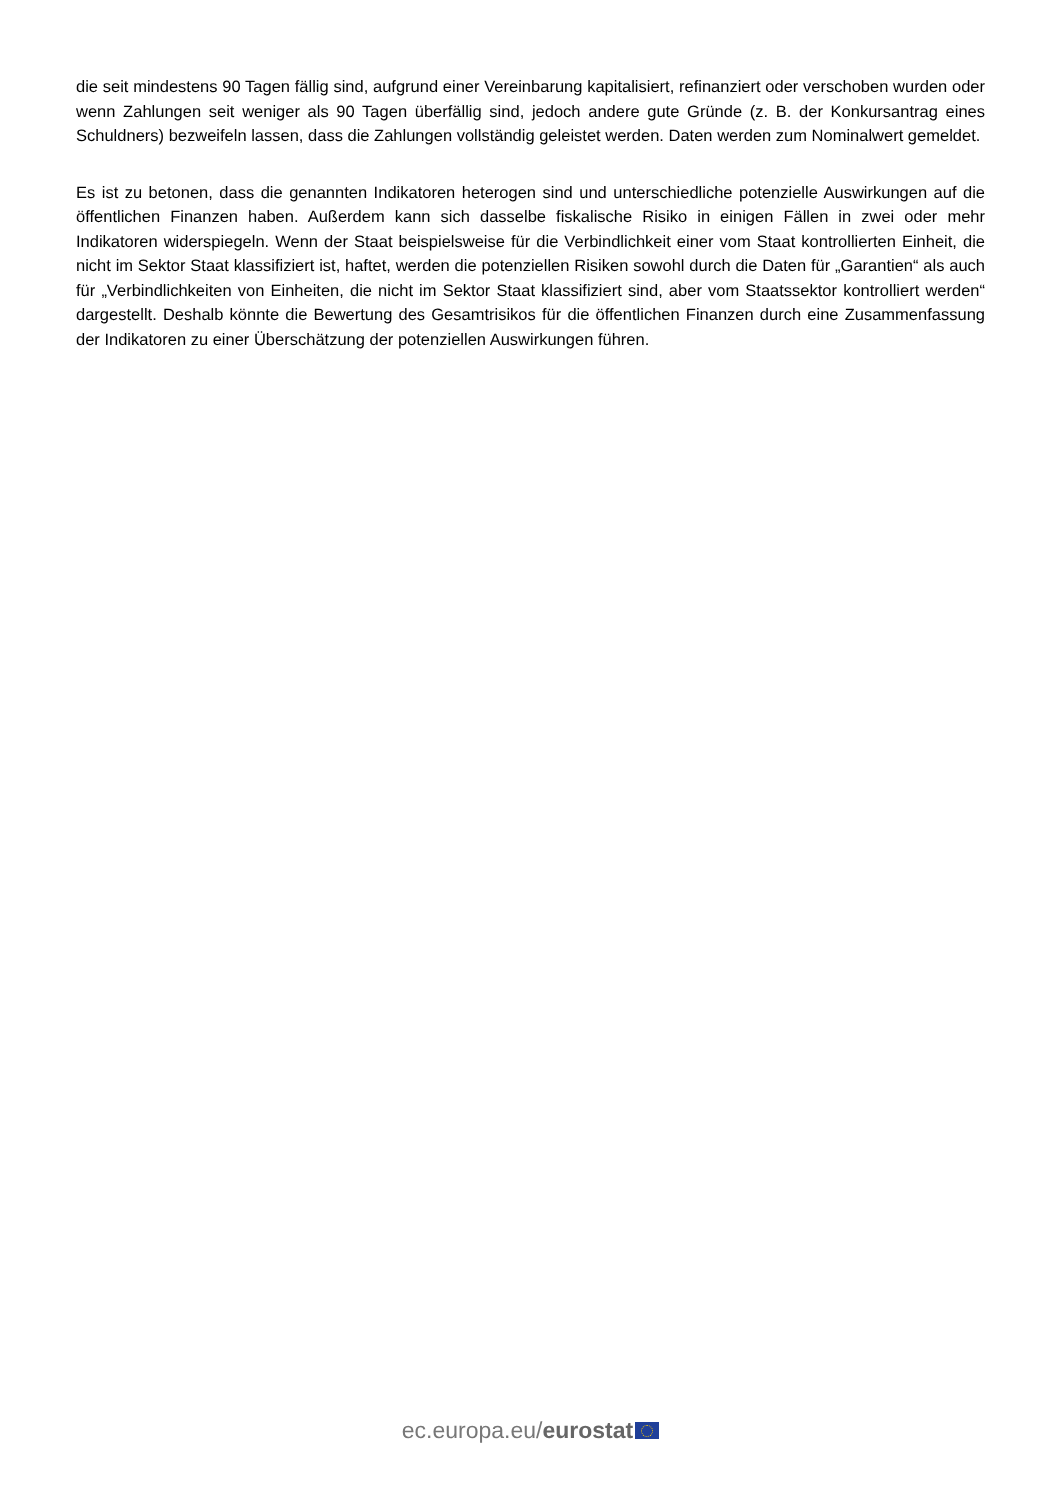die seit mindestens 90 Tagen fällig sind, aufgrund einer Vereinbarung kapitalisiert, refinanziert oder verschoben wurden oder wenn Zahlungen seit weniger als 90 Tagen überfällig sind, jedoch andere gute Gründe (z. B. der Konkursantrag eines Schuldners) bezweifeln lassen, dass die Zahlungen vollständig geleistet werden. Daten werden zum Nominalwert gemeldet.
Es ist zu betonen, dass die genannten Indikatoren heterogen sind und unterschiedliche potenzielle Auswirkungen auf die öffentlichen Finanzen haben. Außerdem kann sich dasselbe fiskalische Risiko in einigen Fällen in zwei oder mehr Indikatoren widerspiegeln. Wenn der Staat beispielsweise für die Verbindlichkeit einer vom Staat kontrollierten Einheit, die nicht im Sektor Staat klassifiziert ist, haftet, werden die potenziellen Risiken sowohl durch die Daten für „Garantien“ als auch für „Verbindlichkeiten von Einheiten, die nicht im Sektor Staat klassifiziert sind, aber vom Staatssektor kontrolliert werden“ dargestellt. Deshalb könnte die Bewertung des Gesamtrisikos für die öffentlichen Finanzen durch eine Zusammenfassung der Indikatoren zu einer Überschätzung der potenziellen Auswirkungen führen.
ec.europa.eu/eurostat